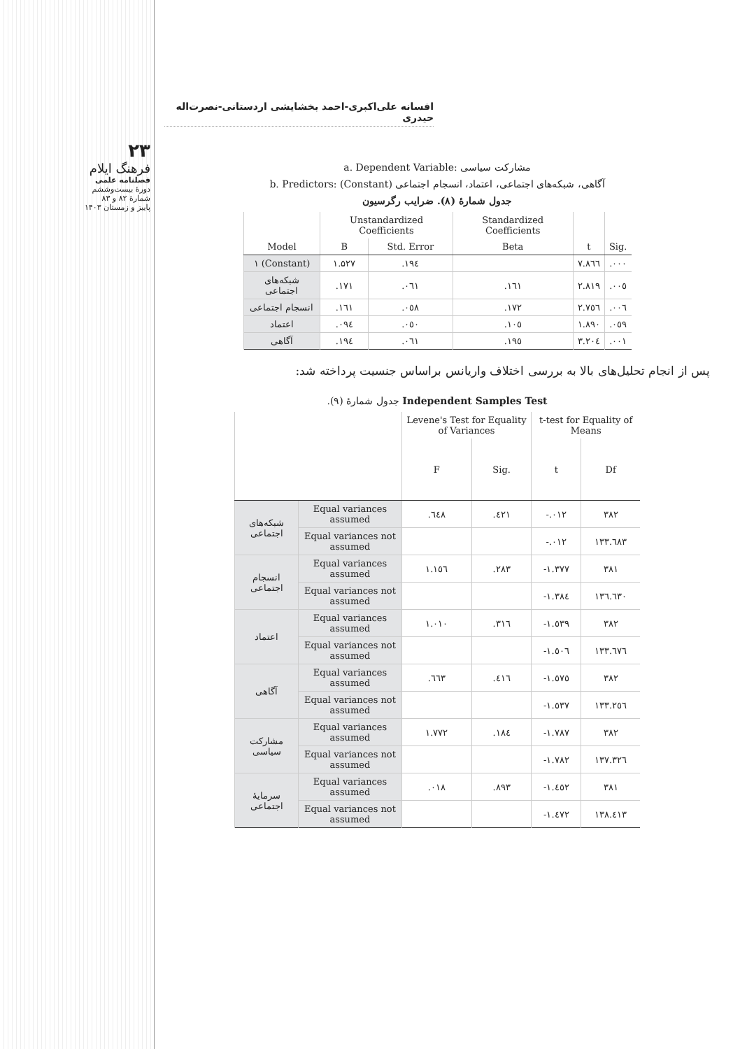۲۳
فرهنگ ایلام
فصلنامه علمی
دورهٔ بیست‌وششم
شمارهٔ ۸۲ و ۸۳
پاییز و زمستان ۱۴۰۳
افسانه علی‌اکبری-احمد بخشایشی اردستانی-نصرت‌اله حیدری
a. Dependent Variable: مشارکت سیاسی
b. Predictors: (Constant) آگاهی، شبکه‌های اجتماعی، اعتماد، انسجام اجتماعی
جدول شمارهٔ (۸). ضرایب رگرسیون
| | Unstandardized Coefficients | | Standardized Coefficients | | |
| --- | --- | --- | --- | --- | --- |
| Model | B | Std. Error | Beta | t | Sig. |
| ۱ (Constant) | ۱.۵۲۷ | .۱۹٤ | | ۷.۸٦٦ | .۰۰۰ |
| شبکه‌های اجتماعی | .۱۷۱ | .۰٦۱ | .۱٦۱ | ۲.۸۱۹ | .۰۰٥ |
| انسجام اجتماعی | .۱٦۱ | .۰٥۸ | .۱۷۲ | ۲.۷٥٦ | .۰۰٦ |
| اعتماد | .۰۹٤ | .۰٥۰ | .۱۰٥ | ۱.۸۹۰ | .۰٥۹ |
| آگاهی | .۱۹٤ | .۰٦۱ | .۱۹٥ | ۳.۲۰٤ | .۰۰۱ |
پس از انجام تحلیل‌های بالا به بررسی اختلاف واریانس براساس جنسیت پرداخته شد:
جدول شمارهٔ (۹). Independent Samples Test
| | | Levene's Test for Equality of Variances | | t-test for Equality of Means | |
| --- | --- | --- | --- | --- | --- |
| | | F | Sig. | t | Df |
| شبکه‌های اجتماعی | Equal variances assumed | .٦٤۸ | .٤۲۱ | -.۰۱۲ | ۳۸۲ |
| | Equal variances not assumed | | | -.۰۱۲ | ۱۳۳.٦۸۳ |
| انسجام اجتماعی | Equal variances assumed | ۱.۱٥٦ | .۲۸۳ | -۱.۳۷۷ | ۳۸۱ |
| | Equal variances not assumed | | | -۱.۳۸٤ | ۱۳٦.٦۳۰ |
| اعتماد | Equal variances assumed | ۱.۰۱۰ | .۳۱٦ | -۱.٥۳۹ | ۳۸۲ |
| | Equal variances not assumed | | | -۱.٥۰٦ | ۱۳۳.٦۷٦ |
| آگاهی | Equal variances assumed | .٦٦۳ | .٤۱٦ | -۱.٥۷٥ | ۳۸۲ |
| | Equal variances not assumed | | | -۱.٥۳۷ | ۱۳۳.۲٥٦ |
| مشارکت سیاسی | Equal variances assumed | ۱.۷۷۲ | .۱۸٤ | -۱.۷۸۷ | ۳۸۲ |
| | Equal variances not assumed | | | -۱.۷۸۲ | ۱۳۷.۳۲٦ |
| سرمایهٔ اجتماعی | Equal variances assumed | .۰۱۸ | .۸۹۳ | -۱.٤٥۲ | ۳۸۱ |
| | Equal variances not assumed | | | -۱.٤۷۲ | ۱۳۸.٤۱۳ |